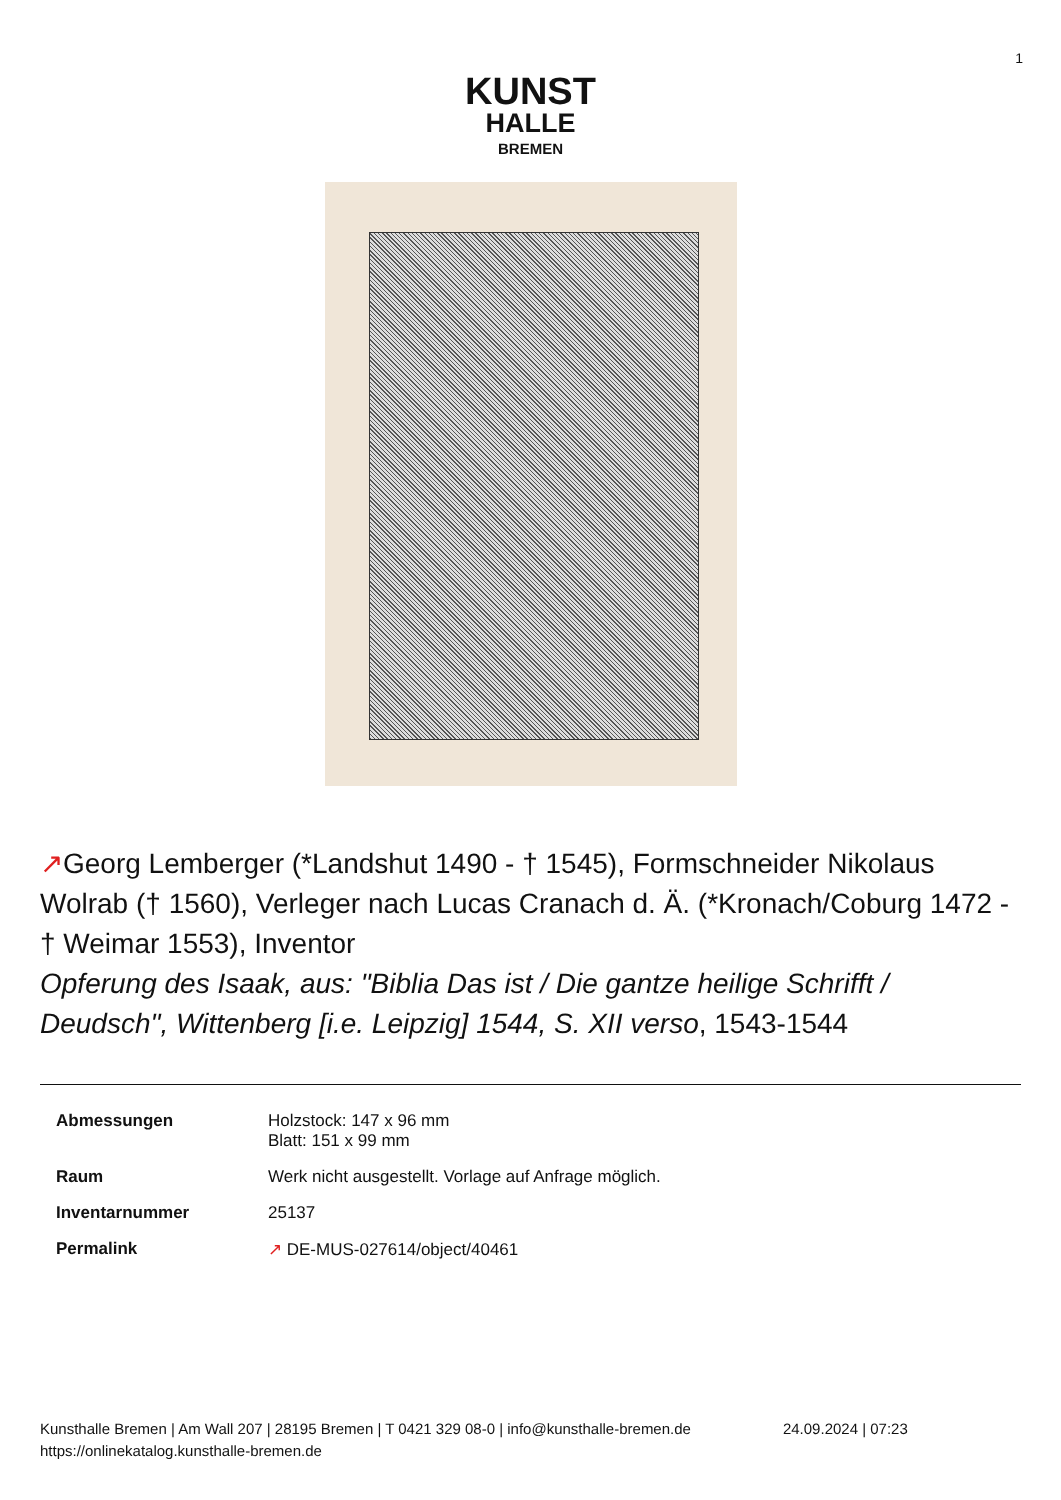1
KUNST
HALLE
BREMEN
↗Georg Lemberger (*Landshut 1490 - † 1545), Formschneider Nikolaus Wolrab († 1560), Verleger nach Lucas Cranach d. Ä. (*Kronach/Coburg 1472 - † Weimar 1553), Inventor
Opferung des Isaak, aus: "Biblia Das ist / Die gantze heilige Schrifft / Deudsch", Wittenberg [i.e. Leipzig] 1544, S. XII verso, 1543-1544
| Abmessungen | Holzstock: 147 x 96 mm Blatt: 151 x 99 mm |
| Raum | Werk nicht ausgestellt. Vorlage auf Anfrage möglich. |
| Inventarnummer | 25137 |
| Permalink | ↗ DE-MUS-027614/object/40461 |
Kunsthalle Bremen | Am Wall 207 | 28195 Bremen | T 0421 329 08-0 | info@kunsthalle-bremen.de
https://onlinekatalog.kunsthalle-bremen.de
24.09.2024 | 07:23